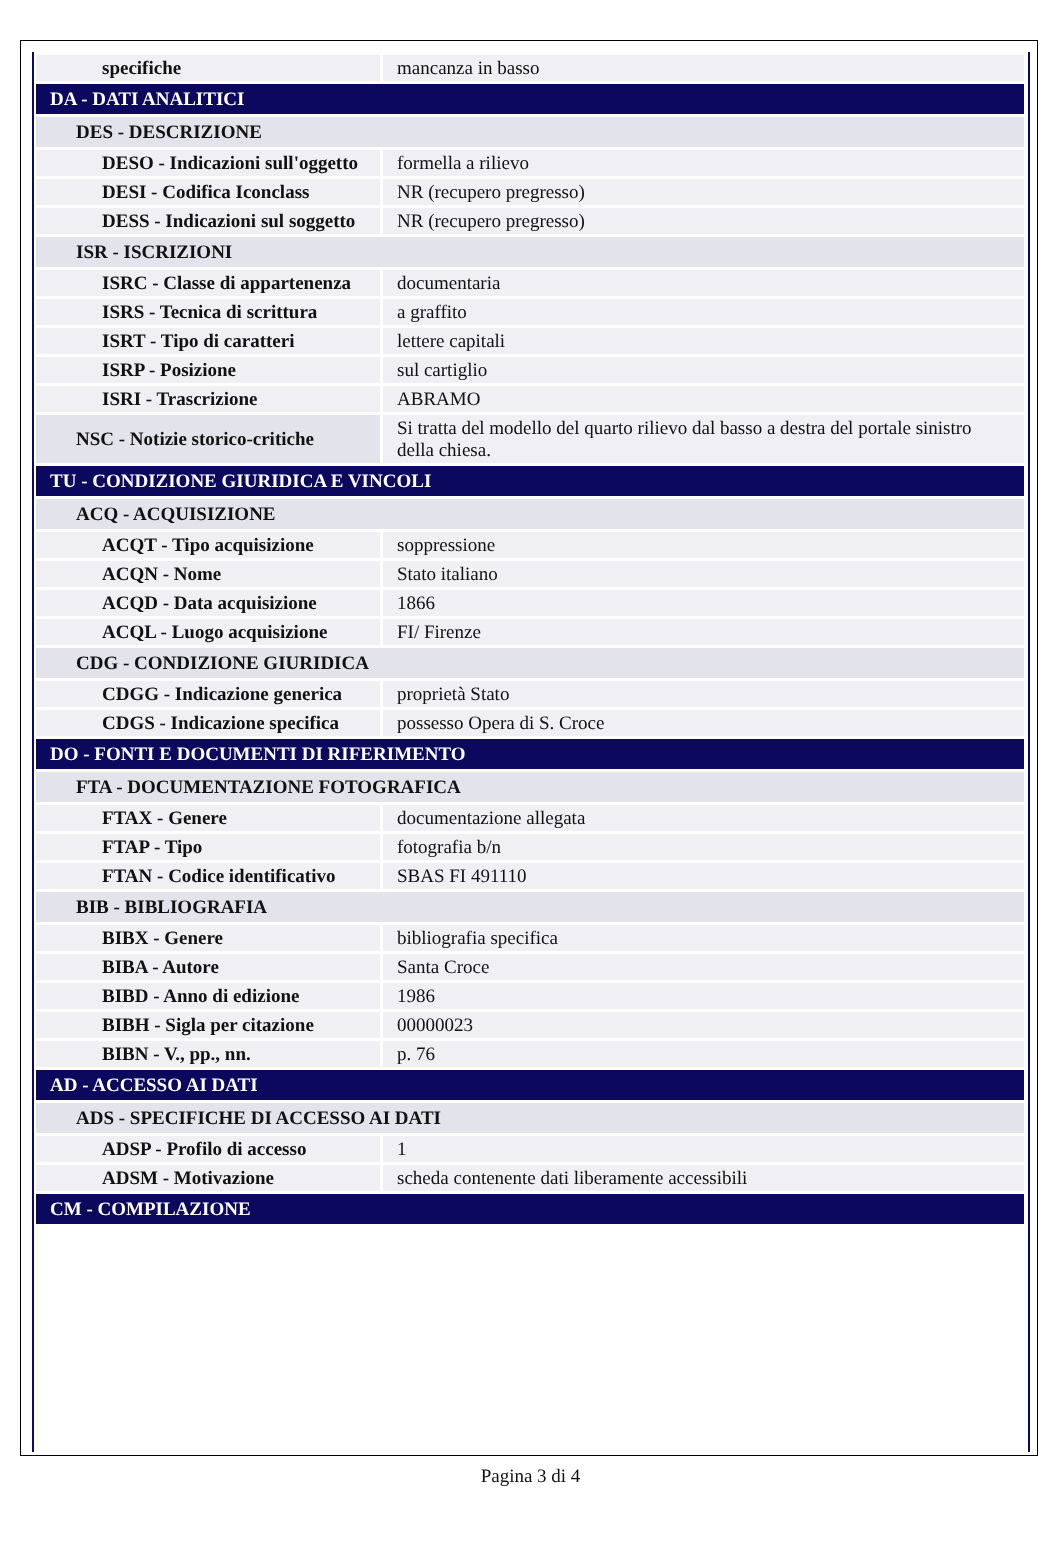| specifiche | mancanza in basso |
| DA - DATI ANALITICI | |
| DES - DESCRIZIONE | |
| DESO - Indicazioni sull'oggetto | formella a rilievo |
| DESI - Codifica Iconclass | NR (recupero pregresso) |
| DESS - Indicazioni sul soggetto | NR (recupero pregresso) |
| ISR - ISCRIZIONI | |
| ISRC - Classe di appartenenza | documentaria |
| ISRS - Tecnica di scrittura | a graffito |
| ISRT - Tipo di caratteri | lettere capitali |
| ISRP - Posizione | sul cartiglio |
| ISRI - Trascrizione | ABRAMO |
| NSC - Notizie storico-critiche | Si tratta del modello del quarto rilievo dal basso a destra del portale sinistro della chiesa. |
| TU - CONDIZIONE GIURIDICA E VINCOLI | |
| ACQ - ACQUISIZIONE | |
| ACQT - Tipo acquisizione | soppressione |
| ACQN - Nome | Stato italiano |
| ACQD - Data acquisizione | 1866 |
| ACQL - Luogo acquisizione | FI/ Firenze |
| CDG - CONDIZIONE GIURIDICA | |
| CDGG - Indicazione generica | proprietà Stato |
| CDGS - Indicazione specifica | possesso Opera di S. Croce |
| DO - FONTI E DOCUMENTI DI RIFERIMENTO | |
| FTA - DOCUMENTAZIONE FOTOGRAFICA | |
| FTAX - Genere | documentazione allegata |
| FTAP - Tipo | fotografia b/n |
| FTAN - Codice identificativo | SBAS FI 491110 |
| BIB - BIBLIOGRAFIA | |
| BIBX - Genere | bibliografia specifica |
| BIBA - Autore | Santa Croce |
| BIBD - Anno di edizione | 1986 |
| BIBH - Sigla per citazione | 00000023 |
| BIBN - V., pp., nn. | p. 76 |
| AD - ACCESSO AI DATI | |
| ADS - SPECIFICHE DI ACCESSO AI DATI | |
| ADSP - Profilo di accesso | 1 |
| ADSM - Motivazione | scheda contenente dati liberamente accessibili |
| CM - COMPILAZIONE | |
Pagina 3 di 4